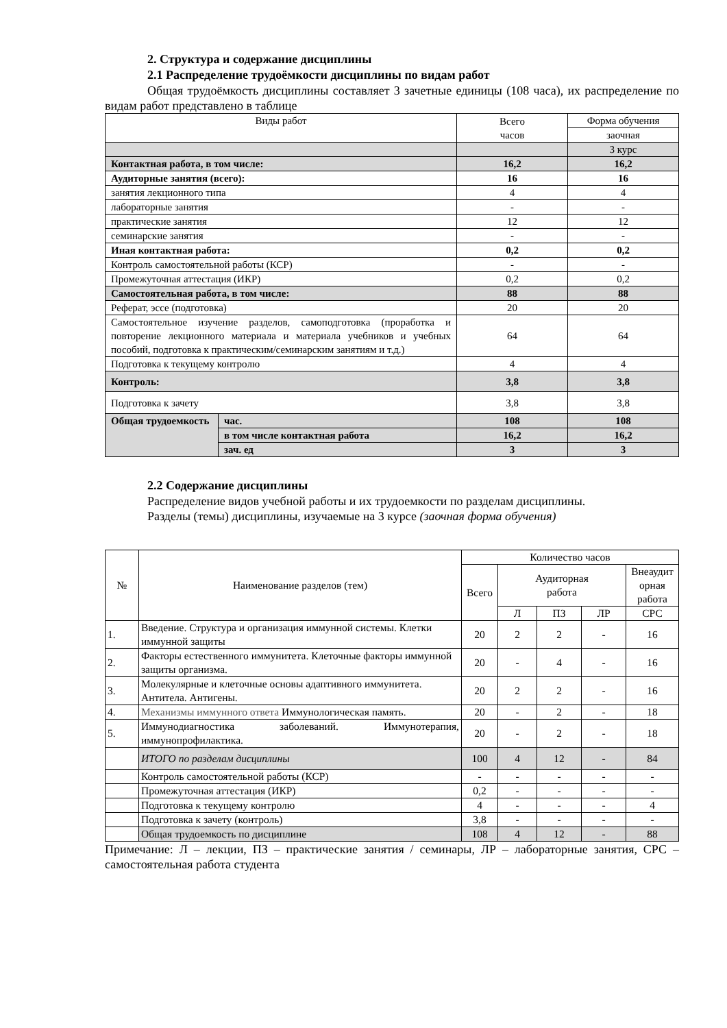2. Структура и содержание дисциплины
2.1 Распределение трудоёмкости дисциплины по видам работ
Общая трудоёмкость дисциплины составляет 3 зачетные единицы (108 часа), их распределение по видам работ представлено в таблице
| Виды работ | | Всего часов | Форма обучения |
| --- | --- | --- | --- |
| | | | заочная |
| | | | 3 курс |
| Контактная работа, в том числе: | | 16,2 | 16,2 |
| Аудиторные занятия (всего): | | 16 | 16 |
| занятия лекционного типа | | 4 | 4 |
| лабораторные занятия | | - | - |
| практические занятия | | 12 | 12 |
| семинарские занятия | | - | - |
| Иная контактная работа: | | 0,2 | 0,2 |
| Контроль самостоятельной работы (КСР) | | - | - |
| Промежуточная аттестация (ИКР) | | 0,2 | 0,2 |
| Самостоятельная работа, в том числе: | | 88 | 88 |
| Реферат, эссе (подготовка) | | 20 | 20 |
| Самостоятельное изучение разделов, самоподготовка (проработка и повторение лекционного материала и материала учебников и учебных пособий, подготовка к практическим/семинарским занятиям и т.д.) | | 64 | 64 |
| Подготовка к текущему контролю | | 4 | 4 |
| Контроль: | | 3,8 | 3,8 |
| Подготовка к зачету | | 3,8 | 3,8 |
| Общая трудоемкость | час. | 108 | 108 |
| | в том числе контактная работа | 16,2 | 16,2 |
| | зач. ед | 3 | 3 |
2.2 Содержание дисциплины
Распределение видов учебной работы и их трудоемкости по разделам дисциплины.
Разделы (темы) дисциплины, изучаемые на 3 курсе (заочная форма обучения)
| № | Наименование разделов (тем) | Количество часов | | | | |
| --- | --- | --- | --- | --- | --- | --- |
| | | Всего | Аудиторная работа | | | Внеаудит орная работа |
| | | | Л | ПЗ | ЛР | СРС |
| 1. | Введение. Структура и организация иммунной системы. Клетки иммунной защиты | 20 | 2 | 2 | - | 16 |
| 2. | Факторы естественного иммунитета. Клеточные факторы иммунной защиты организма. | 20 | - | 4 | - | 16 |
| 3. | Молекулярные и клеточные основы адаптивного иммунитета. Антитела. Антигены. | 20 | 2 | 2 | - | 16 |
| 4. | Механизмы иммунного ответа Иммунологическая память. | 20 | - | 2 | - | 18 |
| 5. | Иммунодиагностика заболеваний. Иммунотерапия, иммунопрофилактика. | 20 | - | 2 | - | 18 |
| | ИТОГО по разделам дисциплины | 100 | 4 | 12 | - | 84 |
| | Контроль самостоятельной работы (КСР) | - | - | - | - | - |
| | Промежуточная аттестация (ИКР) | 0,2 | - | - | - | - |
| | Подготовка к текущему контролю | 4 | - | - | - | 4 |
| | Подготовка к зачету (контроль) | 3,8 | - | - | - | - |
| | Общая трудоемкость по дисциплине | 108 | 4 | 12 | - | 88 |
Примечание: Л – лекции, ПЗ – практические занятия / семинары, ЛР – лабораторные занятия, СРС – самостоятельная работа студента